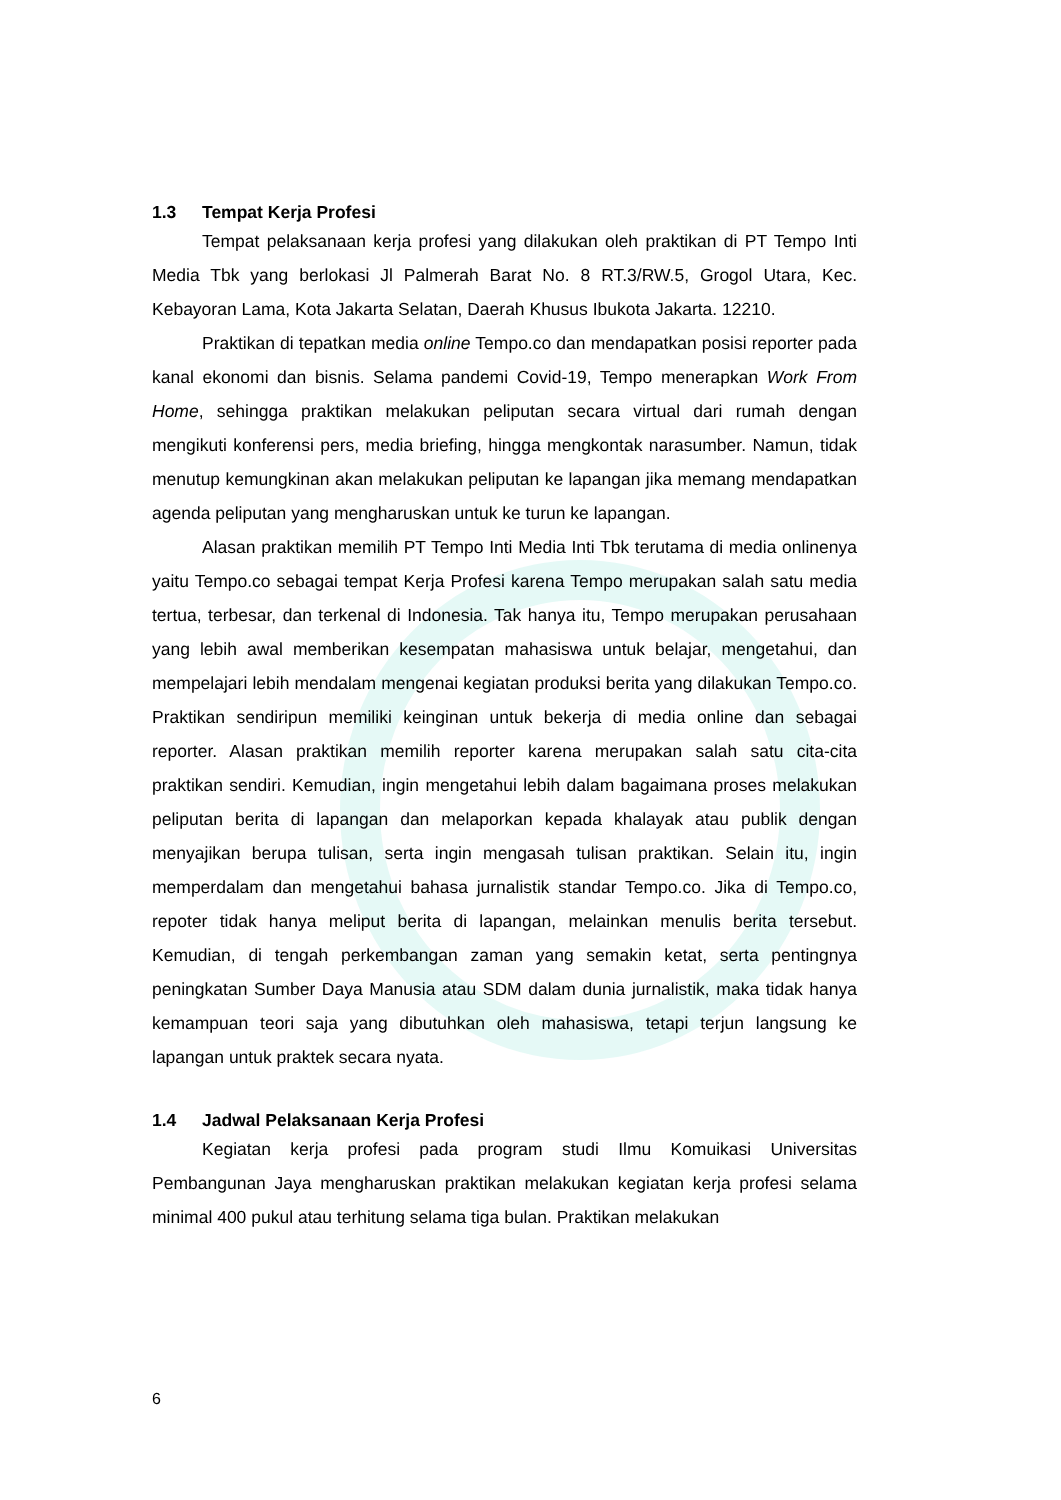1.3 Tempat Kerja Profesi
Tempat pelaksanaan kerja profesi yang dilakukan oleh praktikan di PT Tempo Inti Media Tbk yang berlokasi Jl Palmerah Barat No. 8 RT.3/RW.5, Grogol Utara, Kec. Kebayoran Lama, Kota Jakarta Selatan, Daerah Khusus Ibukota Jakarta. 12210.
Praktikan di tepatkan media online Tempo.co dan mendapatkan posisi reporter pada kanal ekonomi dan bisnis. Selama pandemi Covid-19, Tempo menerapkan Work From Home, sehingga praktikan melakukan peliputan secara virtual dari rumah dengan mengikuti konferensi pers, media briefing, hingga mengkontak narasumber. Namun, tidak menutup kemungkinan akan melakukan peliputan ke lapangan jika memang mendapatkan agenda peliputan yang mengharuskan untuk ke turun ke lapangan.
Alasan praktikan memilih PT Tempo Inti Media Inti Tbk terutama di media onlinenya yaitu Tempo.co sebagai tempat Kerja Profesi karena Tempo merupakan salah satu media tertua, terbesar, dan terkenal di Indonesia. Tak hanya itu, Tempo merupakan perusahaan yang lebih awal memberikan kesempatan mahasiswa untuk belajar, mengetahui, dan mempelajari lebih mendalam mengenai kegiatan produksi berita yang dilakukan Tempo.co. Praktikan sendiripun memiliki keinginan untuk bekerja di media online dan sebagai reporter. Alasan praktikan memilih reporter karena merupakan salah satu cita-cita praktikan sendiri. Kemudian, ingin mengetahui lebih dalam bagaimana proses melakukan peliputan berita di lapangan dan melaporkan kepada khalayak atau publik dengan menyajikan berupa tulisan, serta ingin mengasah tulisan praktikan. Selain itu, ingin memperdalam dan mengetahui bahasa jurnalistik standar Tempo.co. Jika di Tempo.co, repoter tidak hanya meliput berita di lapangan, melainkan menulis berita tersebut. Kemudian, di tengah perkembangan zaman yang semakin ketat, serta pentingnya peningkatan Sumber Daya Manusia atau SDM dalam dunia jurnalistik, maka tidak hanya kemampuan teori saja yang dibutuhkan oleh mahasiswa, tetapi terjun langsung ke lapangan untuk praktek secara nyata.
1.4 Jadwal Pelaksanaan Kerja Profesi
Kegiatan kerja profesi pada program studi Ilmu Komuikasi Universitas Pembangunan Jaya mengharuskan praktikan melakukan kegiatan kerja profesi selama minimal 400 pukul atau terhitung selama tiga bulan. Praktikan melakukan
6